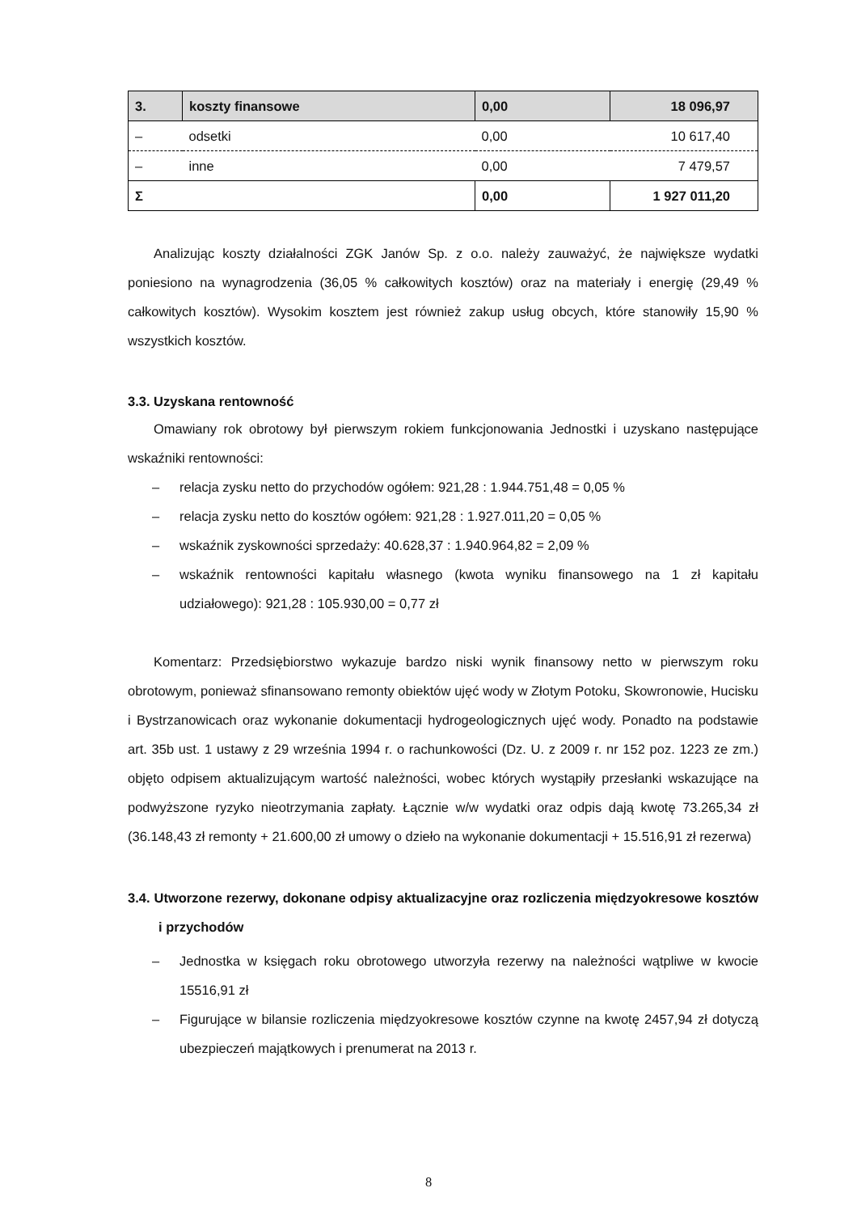| 3. | koszty finansowe | 0,00 | 18 096,97 |
| – | odsetki | 0,00 | 10 617,40 |
| – | inne | 0,00 | 7 479,57 |
| Σ | | 0,00 | 1 927 011,20 |
Analizując koszty działalności ZGK Janów Sp. z o.o. należy zauważyć, że największe wydatki poniesiono na wynagrodzenia (36,05 % całkowitych kosztów) oraz na materiały i energię (29,49 % całkowitych kosztów). Wysokim kosztem jest również zakup usług obcych, które stanowiły 15,90 % wszystkich kosztów.
3.3. Uzyskana rentowność
Omawiany rok obrotowy był pierwszym rokiem funkcjonowania Jednostki i uzyskano następujące wskaźniki rentowności:
– relacja zysku netto do przychodów ogółem: 921,28 : 1.944.751,48 = 0,05 %
– relacja zysku netto do kosztów ogółem: 921,28 : 1.927.011,20 = 0,05 %
– wskaźnik zyskowności sprzedaży: 40.628,37 : 1.940.964,82 = 2,09 %
– wskaźnik rentowności kapitału własnego (kwota wyniku finansowego na 1 zł kapitału udziałowego): 921,28 : 105.930,00 = 0,77 zł
Komentarz: Przedsiębiorstwo wykazuje bardzo niski wynik finansowy netto w pierwszym roku obrotowym, ponieważ sfinansowano remonty obiektów ujęć wody w Złotym Potoku, Skowronowie, Hucisku i Bystrzanowicach oraz wykonanie dokumentacji hydrogeologicznych ujęć wody. Ponadto na podstawie art. 35b ust. 1 ustawy z 29 września 1994 r. o rachunkowości (Dz. U. z 2009 r. nr 152 poz. 1223 ze zm.) objęto odpisem aktualizującym wartość należności, wobec których wystąpiły przesłanki wskazujące na podwyższone ryzyko nieotrzymania zapłaty. Łącznie w/w wydatki oraz odpis dają kwotę 73.265,34 zł (36.148,43 zł remonty + 21.600,00 zł umowy o dzieło na wykonanie dokumentacji + 15.516,91 zł rezerwa)
3.4. Utworzone rezerwy, dokonane odpisy aktualizacyjne oraz rozliczenia międzyokresowe kosztów i przychodów
– Jednostka w księgach roku obrotowego utworzyła rezerwy na należności wątpliwe w kwocie 15516,91 zł
– Figurujące w bilansie rozliczenia międzyokresowe kosztów czynne na kwotę 2457,94 zł dotyczą ubezpieczeń majątkowych i prenumerat na 2013 r.
8